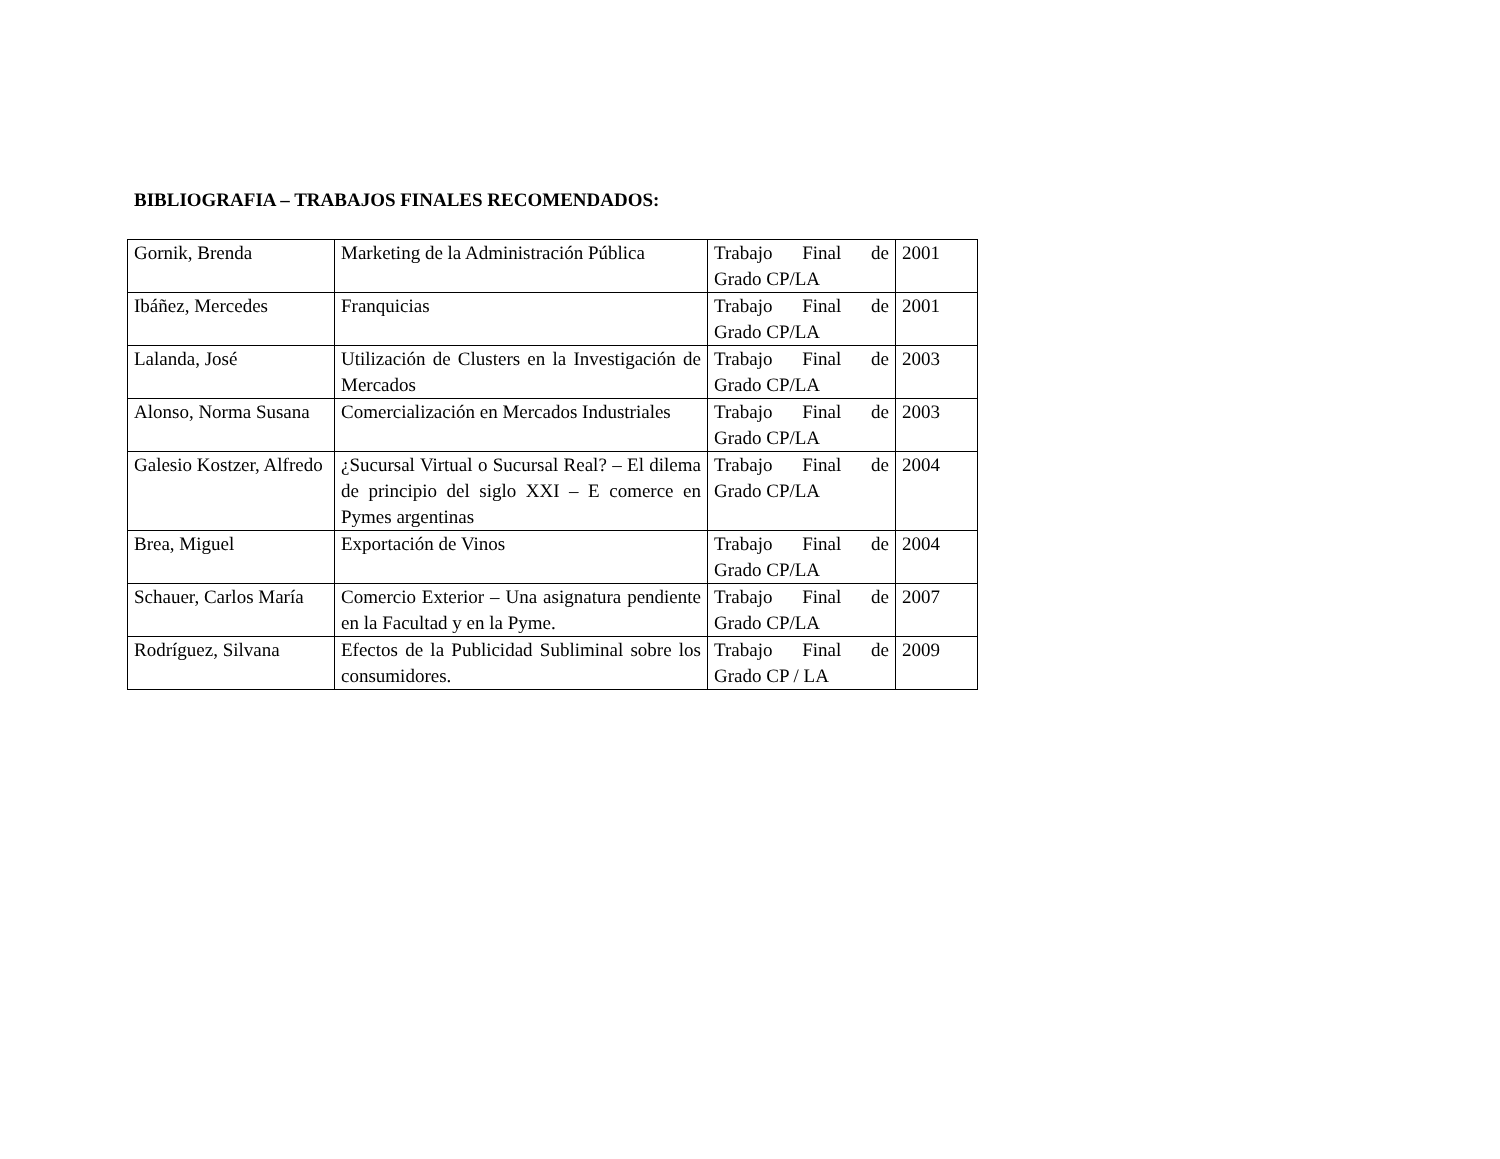BIBLIOGRAFIA – TRABAJOS FINALES RECOMENDADOS:
| Gornik, Brenda | Marketing de la Administración Pública | Trabajo Final de Grado CP/LA | 2001 |
| Ibáñez, Mercedes | Franquicias | Trabajo Final de Grado CP/LA | 2001 |
| Lalanda, José | Utilización de Clusters en la Investigación de Mercados | Trabajo Final de Grado CP/LA | 2003 |
| Alonso, Norma Susana | Comercialización en Mercados Industriales | Trabajo Final de Grado CP/LA | 2003 |
| Galesio Kostzer, Alfredo | ¿Sucursal Virtual o Sucursal Real? – El dilema de principio del siglo XXI – E comerce en Pymes argentinas | Trabajo Final de Grado CP/LA | 2004 |
| Brea, Miguel | Exportación de Vinos | Trabajo Final de Grado CP/LA | 2004 |
| Schauer, Carlos María | Comercio Exterior – Una asignatura pendiente en la Facultad y en la Pyme. | Trabajo Final de Grado CP/LA | 2007 |
| Rodríguez, Silvana | Efectos de la Publicidad Subliminal sobre los consumidores. | Trabajo Final de Grado CP / LA | 2009 |